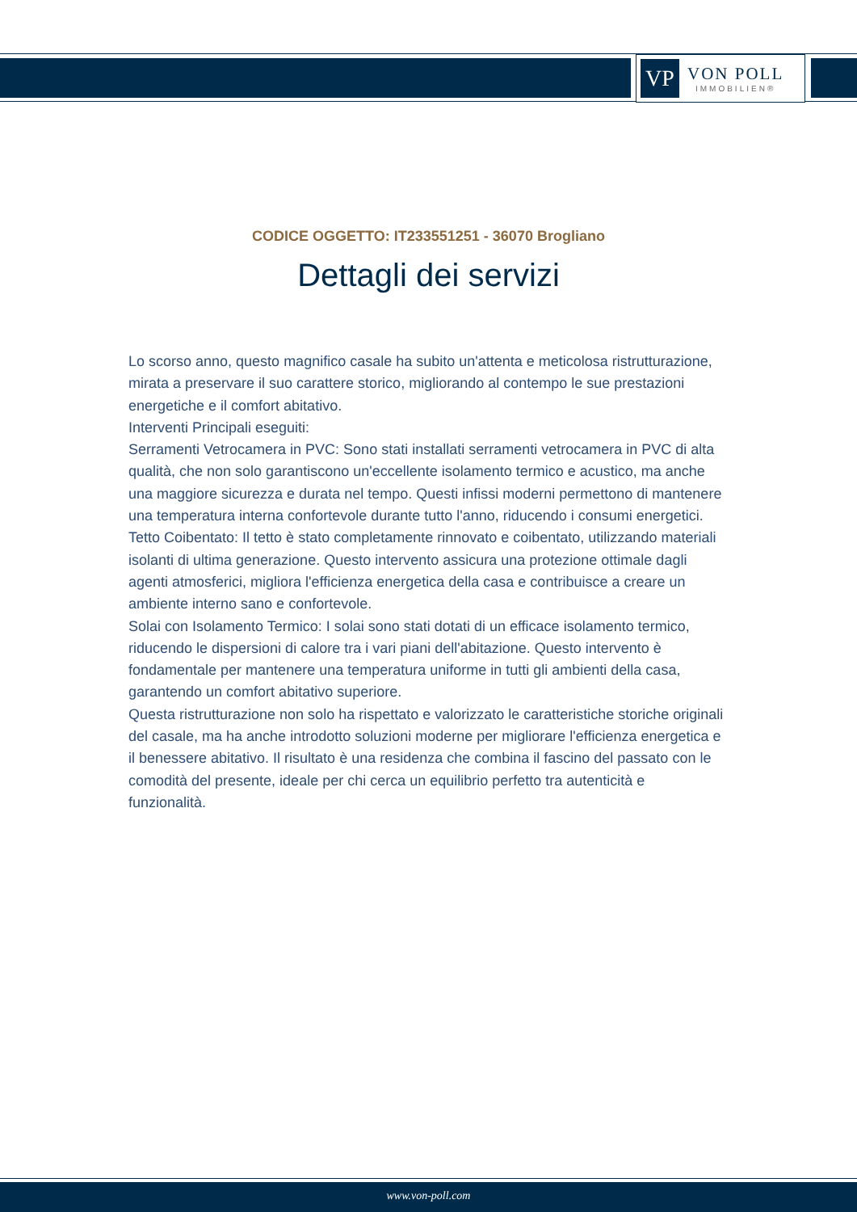VP
VON POLL
IMMOBILIEN®
CODICE OGGETTO: IT233551251 - 36070 Brogliano
Dettagli dei servizi
Lo scorso anno, questo magnifico casale ha subito un'attenta e meticolosa ristrutturazione, mirata a preservare il suo carattere storico, migliorando al contempo le sue prestazioni energetiche e il comfort abitativo.
Interventi Principali eseguiti:
Serramenti Vetrocamera in PVC: Sono stati installati serramenti vetrocamera in PVC di alta qualità, che non solo garantiscono un'eccellente isolamento termico e acustico, ma anche una maggiore sicurezza e durata nel tempo. Questi infissi moderni permettono di mantenere una temperatura interna confortevole durante tutto l'anno, riducendo i consumi energetici.
Tetto Coibentato: Il tetto è stato completamente rinnovato e coibentato, utilizzando materiali isolanti di ultima generazione. Questo intervento assicura una protezione ottimale dagli agenti atmosferici, migliora l'efficienza energetica della casa e contribuisce a creare un ambiente interno sano e confortevole.
Solai con Isolamento Termico: I solai sono stati dotati di un efficace isolamento termico, riducendo le dispersioni di calore tra i vari piani dell'abitazione. Questo intervento è fondamentale per mantenere una temperatura uniforme in tutti gli ambienti della casa, garantendo un comfort abitativo superiore.
Questa ristrutturazione non solo ha rispettato e valorizzato le caratteristiche storiche originali del casale, ma ha anche introdotto soluzioni moderne per migliorare l'efficienza energetica e il benessere abitativo. Il risultato è una residenza che combina il fascino del passato con le comodità del presente, ideale per chi cerca un equilibrio perfetto tra autenticità e funzionalità.
www.von-poll.com